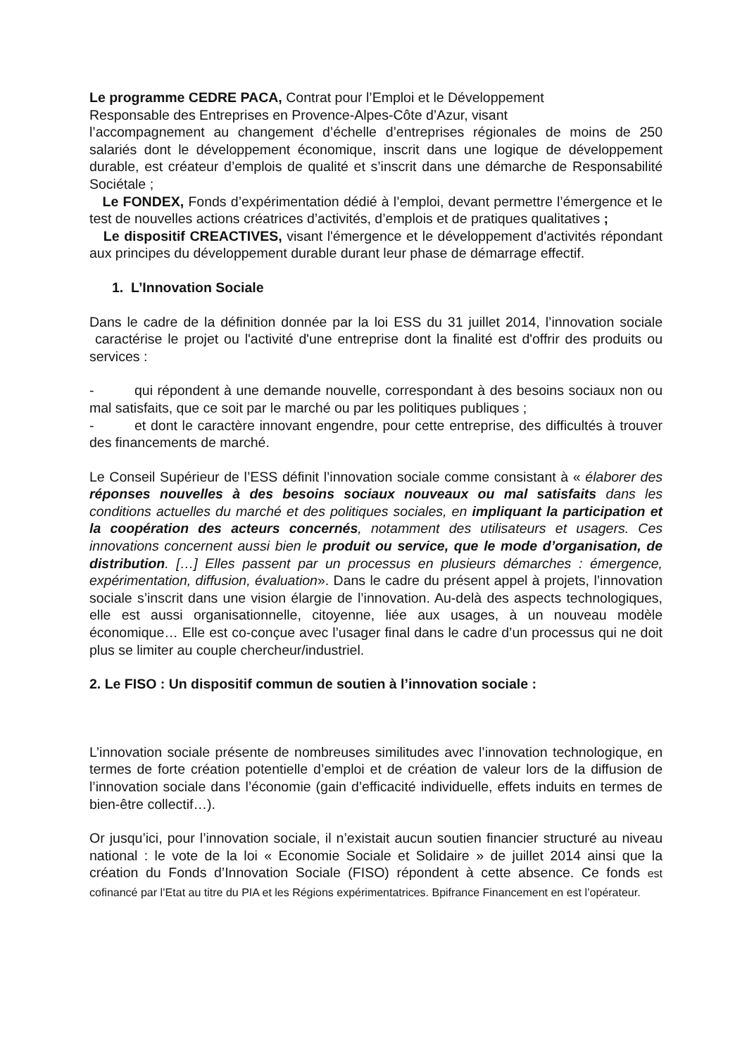Le programme CEDRE PACA, Contrat pour l’Emploi et le Développement
Responsable des Entreprises en Provence-Alpes-Côte d’Azur, visant
l’accompagnement au changement d’échelle d’entreprises régionales de moins de 250 salariés dont le développement économique, inscrit dans une logique de développement durable, est créateur d’emplois de qualité et s’inscrit dans une démarche de Responsabilité Sociétale ;
Le FONDEX, Fonds d’expérimentation dédié à l’emploi, devant permettre l’émergence et le test de nouvelles actions créatrices d’activités, d’emplois et de pratiques qualitatives ;
Le dispositif CREACTIVES, visant l'émergence et le développement d'activités répondant aux principes du développement durable durant leur phase de démarrage effectif.
1. L’Innovation Sociale
Dans le cadre de la définition donnée par la loi ESS du 31 juillet 2014, l’innovation sociale caractérise le projet ou l'activité d'une entreprise dont la finalité est d'offrir des produits ou services :
- qui répondent à une demande nouvelle, correspondant à des besoins sociaux non ou mal satisfaits, que ce soit par le marché ou par les politiques publiques ;
- et dont le caractère innovant engendre, pour cette entreprise, des difficultés à trouver des financements de marché.
Le Conseil Supérieur de l’ESS définit l’innovation sociale comme consistant à « élaborer des réponses nouvelles à des besoins sociaux nouveaux ou mal satisfaits dans les conditions actuelles du marché et des politiques sociales, en impliquant la participation et la coopération des acteurs concernés, notamment des utilisateurs et usagers. Ces innovations concernent aussi bien le produit ou service, que le mode d’organisation, de distribution. […] Elles passent par un processus en plusieurs démarches : émergence, expérimentation, diffusion, évaluation». Dans le cadre du présent appel à projets, l’innovation sociale s’inscrit dans une vision élargie de l’innovation. Au-delà des aspects technologiques, elle est aussi organisationnelle, citoyenne, liée aux usages, à un nouveau modèle économique… Elle est co-conçue avec l’usager final dans le cadre d’un processus qui ne doit plus se limiter au couple chercheur/industriel.
2. Le FISO : Un dispositif commun de soutien à l’innovation sociale :
L’innovation sociale présente de nombreuses similitudes avec l’innovation technologique, en termes de forte création potentielle d’emploi et de création de valeur lors de la diffusion de l’innovation sociale dans l’économie (gain d’efficacité individuelle, effets induits en termes de bien-être collectif…).
Or jusqu’ici, pour l’innovation sociale, il n’existait aucun soutien financier structuré au niveau national : le vote de la loi « Economie Sociale et Solidaire » de juillet 2014 ainsi que la création du Fonds d’Innovation Sociale (FISO) répondent à cette absence. Ce fonds est cofinancé par l’Etat au titre du PIA et les Régions expérimentatrices. Bpifrance Financement en est l’opérateur.